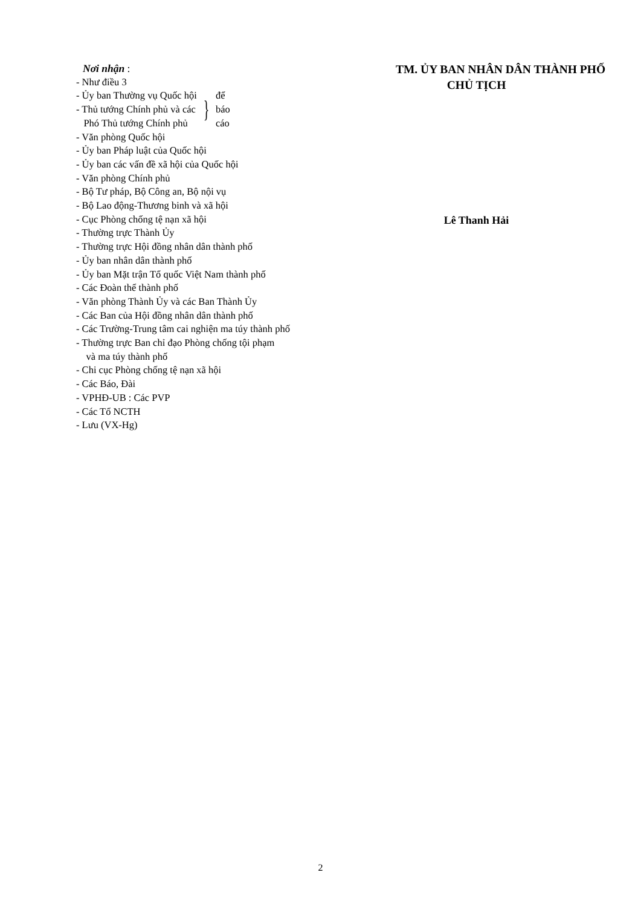Nơi nhận :
- Như điều 3
- Ủy ban Thường vụ Quốc hội
- Thủ tướng Chính phủ và các
Phó Thủ tướng Chính phủ
}
để
báo
cáo
- Văn phòng Quốc hội
- Ủy ban Pháp luật của Quốc hội
- Ủy ban các vấn đề xã hội của Quốc hội
- Văn phòng Chính phủ
- Bộ Tư pháp, Bộ Công an, Bộ nội vụ
- Bộ Lao động-Thương binh và xã hội
- Cục Phòng chống tệ nạn xã hội
- Thường trực Thành Ủy
- Thường trực Hội đồng nhân dân thành phố
- Ủy ban nhân dân thành phố
- Ủy ban Mặt trận Tổ quốc Việt Nam thành phố
- Các Đoàn thể thành phố
- Văn phòng Thành Ủy và các Ban Thành Ủy
- Các Ban của Hội đồng nhân dân thành phố
- Các Trường-Trung tâm cai nghiện ma túy thành phố
- Thường trực Ban chỉ đạo Phòng chống tội phạm
và ma túy thành phố
- Chi cục Phòng chống tệ nạn xã hội
- Các Báo, Đài
- VPHĐ-UB : Các PVP
- Các Tổ NCTH
- Lưu (VX-Hg)
TM. ỦY BAN NHÂN DÂN THÀNH PHỐ
CHỦ TỊCH
Lê Thanh Hải
2